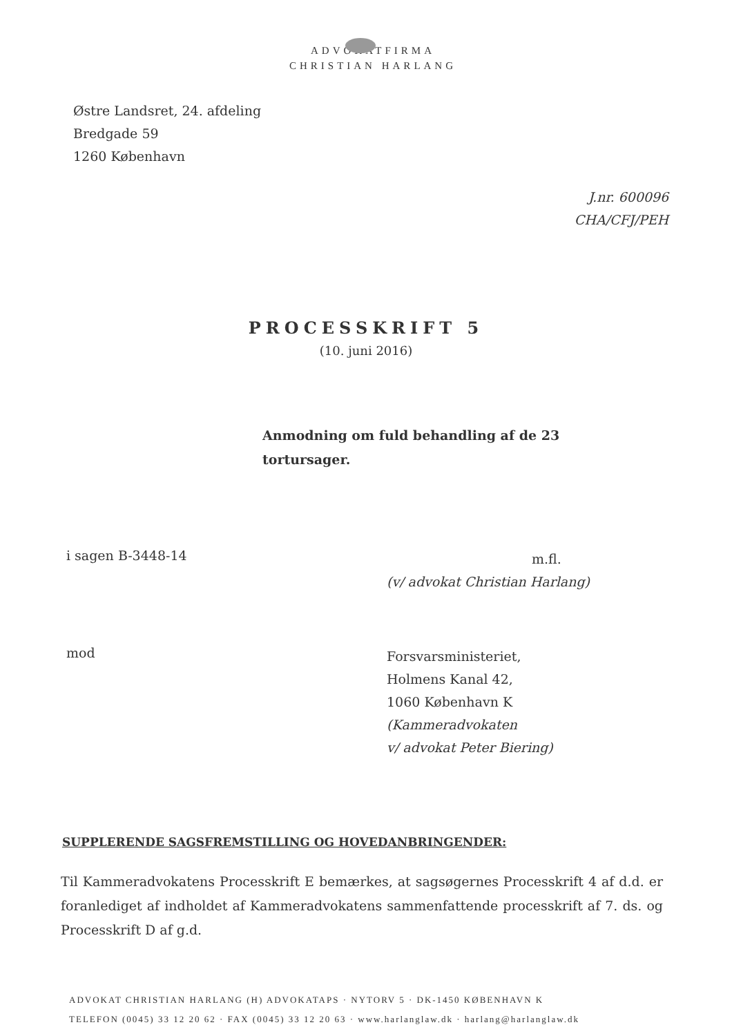ADVOKATFIRMA
CHRISTIAN HARLANG
Østre Landsret, 24. afdeling
Bredgade 59
1260 København
J.nr. 600096
CHA/CFJ/PEH
PROCESSKRIFT 5
(10. juni 2016)
Anmodning om fuld behandling af de 23 tortursager.
i sagen B-3448-14
m.fl.
(v/ advokat Christian Harlang)
mod
Forsvarsministeriet,
Holmens Kanal 42,
1060 København K
(Kammeradvokaten
v/ advokat Peter Biering)
SUPPLERENDE SAGSFREMSTILLING OG HOVEDANBRINGENDER:
Til Kammeradvokatens Processkrift E bemærkes, at sagsøgernes Processkrift 4 af d.d. er foranlediget af indholdet af Kammeradvokatens sammenfattende processkrift af 7. ds. og Processkrift D af g.d.
ADVOKAT CHRISTIAN HARLANG (H) ADVOKATAPS · NYTORV 5 · DK-1450 KØBENHAVN K
TELEFON (0045) 33 12 20 62 · FAX (0045) 33 12 20 63 · www.harlanglaw.dk · harlang@harlanglaw.dk